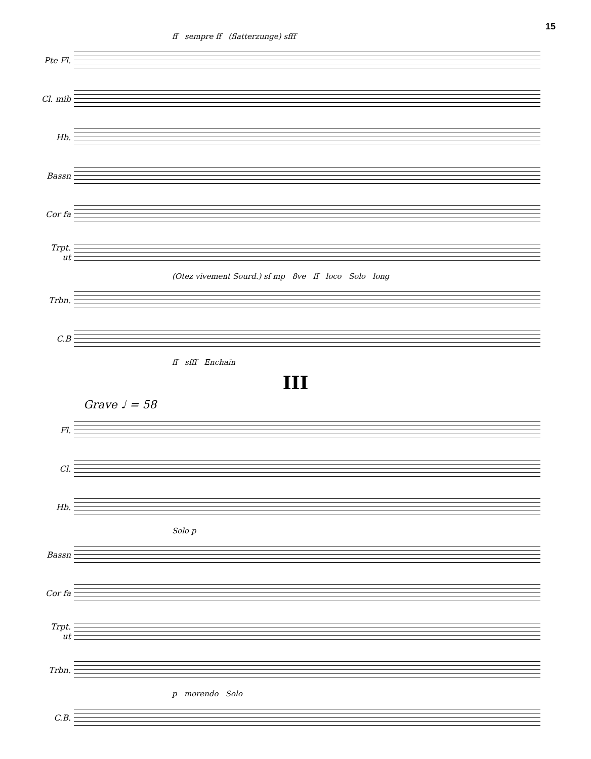15
ff sempre ff (flatterzunge) sfff
Pte Fl.
Cl. mib
Hb.
Bassn
Cor fa
Trpt. ut
(Otez vivement Sourd.) sf mp 8ve ff loco Solo long
Trbn.
C.B
ff sfff Enchaîn
III
Grave ♩ = 58
Fl.
Cl.
Hb.
Solo p
Bassn
Cor fa
Trpt. ut
Trbn.
p morendo Solo
C.B.